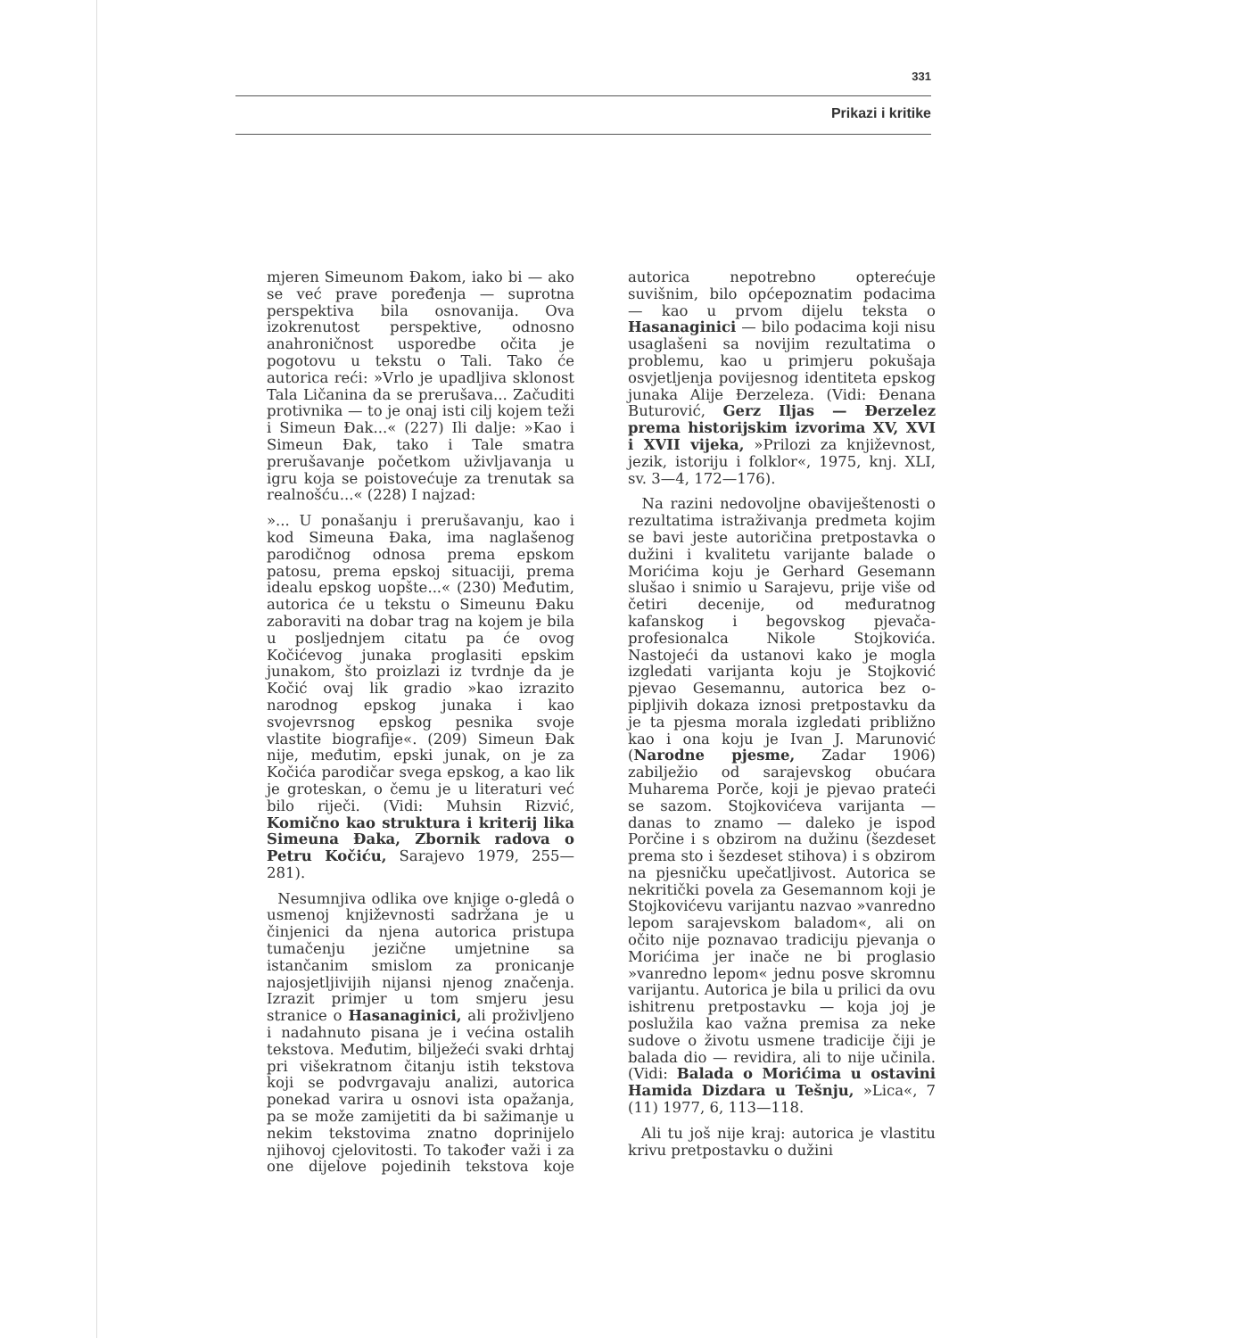331
Prikazi i kritike
mjeren Simeunom Đakom, iako bi — ako se već prave poređenja — suprotna perspektiva bila osnovanija. Ova izokrenutost perspektive, odnosno anahroničnost usporedbe očita je pogotovu u tekstu o Tali. Tako će autorica reći: »Vrlo je upadljiva sklonost Tala Ličanina da se prerušava... Začuditi protivnika — to je onaj isti cilj kojem teži i Simeun Đak...« (227) Ili dalje: »Kao i Simeun Đak, tako i Tale smatra prerušavanje početkom uživljavanja u igru koja se poistovećuje za trenutak sa realnošću...« (228) I najzad:
»... U ponašanju i prerušavanju, kao i kod Simeuna Đaka, ima naglašenog parodičnog odnosa prema epskom patosu, prema epskoj situaciji, prema idealu epskog uopšte...« (230) Međutim, autorica će u tekstu o Simeunu Đaku zaboraviti na dobar trag na kojem je bila u posljednjem citatu pa će ovog Kočićevog junaka proglasiti epskim junakom, što proizlazi iz tvrdnje da je Kočić ovaj lik gradio »kao izrazito narodnog epskog junaka i kao svojevrsnog epskog pesnika svoje vlastite biografije«. (209) Simeun Đak nije, međutim, epski junak, on je za Kočića parodičar svega epskog, a kao lik je groteskan, o čemu je u literaturi već bilo riječi. (Vidi: Muhsin Rizvić, Komično kao struktura i kriterij lika Simeuna Đaka, Zbornik radova o Petru Kočiću, Sarajevo 1979, 255—281).
Nesumnjiva odlika ove knjige o-gledâ o usmenoj književnosti sadržana je u činjenici da njena autorica pristupa tumačenju jezične umjetnine sa istančanim smislom za pronicanje najosjetljivijih nijansi njenog značenja. Izrazit primjer u tom smjeru jesu stranice o Hasanaginici, ali proživljeno i nadahnuto pisana je i većina ostalih tekstova. Međutim, bilježeći svaki drhtaj pri višekratnom čitanju istih tekstova koji se podvrgavaju analizi, autorica ponekad varira u osnovi ista opažanja, pa se može zamijetiti da bi sažimanje u nekim tekstovima znatno doprinijelo njihovoj cjelovitosti. To također važi i za one dijelove pojedinih tekstova koje autorica nepotrebno opterećuje suvišnim, bilo općepoznatim podacima — kao u prvom dijelu teksta o Hasanaginici — bilo podacima koji nisu usaglašeni sa novijim rezultatima o problemu, kao u primjeru pokušaja osvjetljenja povijesnog identiteta epskog junaka Alije Đerzeleza. (Vidi: Đenana Buturović, Gerz Iljas — Đerzelez prema historijskim izvorima XV, XVI i XVII vijeka, »Prilozi za književnost, jezik, istoriju i folklor«, 1975, knj. XLI, sv. 3—4, 172—176).
Na razini nedovoljne obaviještenosti o rezultatima istraživanja predmeta kojim se bavi jeste autoričina pretpostavka o dužini i kvalitetu varijante balade o Morićima koju je Gerhard Gesemann slušao i snimio u Sarajevu, prije više od četiri decenije, od međuratnog kafanskog i begovskog pjevača-profesionalca Nikole Stojkovića. Nastojeći da ustanovi kako je mogla izgledati varijanta koju je Stojković pjevao Gesemannu, autorica bez o-pipljivih dokaza iznosi pretpostavku da je ta pjesma morala izgledati približno kao i ona koju je Ivan J. Marunović (Narodne pjesme, Zadar 1906) zabilježio od sarajevskog obućara Muharema Porče, koji je pjevao prateći se sazom. Stojkovićeva varijanta — danas to znamo — daleko je ispod Porčine i s obzirom na dužinu (šezdeset prema sto i šezdeset stihova) i s obzirom na pjesničku upečatljivost. Autorica se nekritički povela za Gesemannom koji je Stojkovićevu varijantu nazvao »vanredno lepom sarajevskom baladom«, ali on očito nije poznavao tradiciju pjevanja o Morićima jer inače ne bi proglasio »vanredno lepom« jednu posve skromnu varijantu. Autorica je bila u prilici da ovu ishitrenu pretpostavku — koja joj je poslužila kao važna premisa za neke sudove o životu usmene tradicije čiji je balada dio — revidira, ali to nije učinila. (Vidi: Balada o Morićima u ostavini Hamida Dizdara u Tešnju, »Lica«, 7 (11) 1977, 6, 113—118.
Ali tu još nije kraj: autorica je vlastitu krivu pretpostavku o dužini